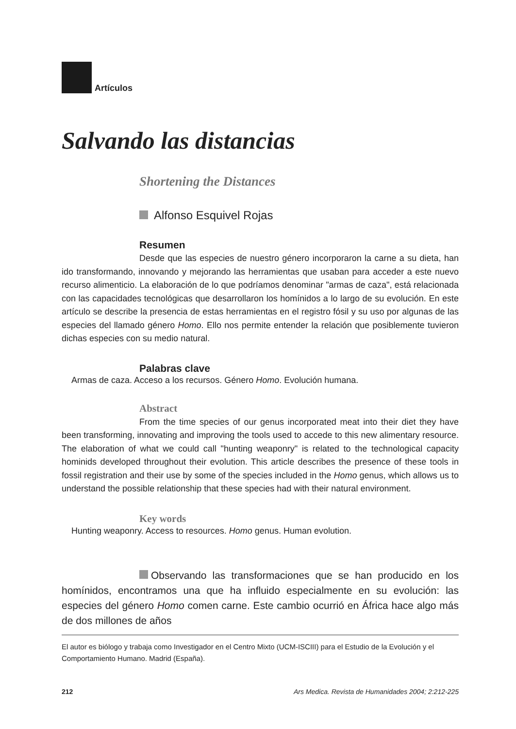Artículos
Salvando las distancias
Shortening the Distances
Alfonso Esquivel Rojas
Resumen
Desde que las especies de nuestro género incorporaron la carne a su dieta, han ido transformando, innovando y mejorando las herramientas que usaban para acceder a este nuevo recurso alimenticio. La elaboración de lo que podríamos denominar "armas de caza", está relacionada con las capacidades tecnológicas que desarrollaron los homínidos a lo largo de su evolución. En este artículo se describe la presencia de estas herramientas en el registro fósil y su uso por algunas de las especies del llamado género Homo. Ello nos permite entender la relación que posiblemente tuvieron dichas especies con su medio natural.
Palabras clave
Armas de caza. Acceso a los recursos. Género Homo. Evolución humana.
Abstract
From the time species of our genus incorporated meat into their diet they have been transforming, innovating and improving the tools used to accede to this new alimentary resource. The elaboration of what we could call "hunting weaponry" is related to the technological capacity hominids developed throughout their evolution. This article describes the presence of these tools in fossil registration and their use by some of the species included in the Homo genus, which allows us to understand the possible relationship that these species had with their natural environment.
Key words
Hunting weaponry. Access to resources. Homo genus. Human evolution.
Observando las transformaciones que se han producido en los homínidos, encontramos una que ha influido especialmente en su evolución: las especies del género Homo comen carne. Este cambio ocurrió en África hace algo más de dos millones de años
El autor es biólogo y trabaja como Investigador en el Centro Mixto (UCM-ISCIII) para el Estudio de la Evolución y el Comportamiento Humano. Madrid (España).
212 Ars Medica. Revista de Humanidades 2004; 2:212-225